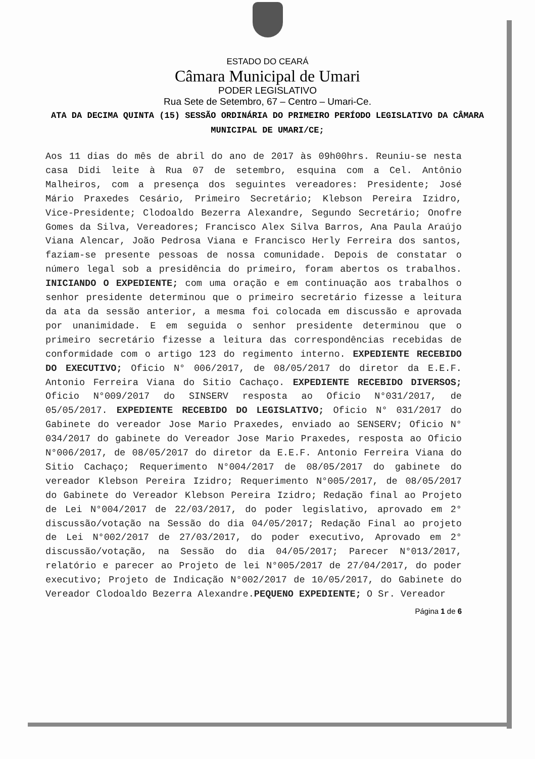ESTADO DO CEARÁ
Câmara Municipal de Umari
PODER LEGISLATIVO
Rua Sete de Setembro, 67 – Centro – Umari-Ce.
ATA DA DECIMA QUINTA (15) SESSÃO ORDINÁRIA DO PRIMEIRO PERÍODO LEGISLATIVO DA CÂMARA MUNICIPAL DE UMARI/CE;
Aos 11 dias do mês de abril do ano de 2017 às 09h00hrs. Reuniu-se nesta casa Didi leite à Rua 07 de setembro, esquina com a Cel. Antônio Malheiros, com a presença dos seguintes vereadores: Presidente; José Mário Praxedes Cesário, Primeiro Secretário; Klebson Pereira Izidro, Vice-Presidente; Clodoaldo Bezerra Alexandre, Segundo Secretário; Onofre Gomes da Silva, Vereadores; Francisco Alex Silva Barros, Ana Paula Araújo Viana Alencar, João Pedrosa Viana e Francisco Herly Ferreira dos santos, faziam-se presente pessoas de nossa comunidade. Depois de constatar o número legal sob a presidência do primeiro, foram abertos os trabalhos. INICIANDO O EXPEDIENTE; com uma oração e em continuação aos trabalhos o senhor presidente determinou que o primeiro secretário fizesse a leitura da ata da sessão anterior, a mesma foi colocada em discussão e aprovada por unanimidade. E em seguida o senhor presidente determinou que o primeiro secretário fizesse a leitura das correspondências recebidas de conformidade com o artigo 123 do regimento interno. EXPEDIENTE RECEBIDO DO EXECUTIVO; Oficio N° 006/2017, de 08/05/2017 do diretor da E.E.F. Antonio Ferreira Viana do Sitio Cachaço. EXPEDIENTE RECEBIDO DIVERSOS; Oficio N°009/2017 do SINSERV resposta ao Oficio N°031/2017, de 05/05/2017. EXPEDIENTE RECEBIDO DO LEGISLATIVO; Oficio N° 031/2017 do Gabinete do vereador Jose Mario Praxedes, enviado ao SENSERV; Oficio N° 034/2017 do gabinete do Vereador Jose Mario Praxedes, resposta ao Oficio N°006/2017, de 08/05/2017 do diretor da E.E.F. Antonio Ferreira Viana do Sitio Cachaço; Requerimento N°004/2017 de 08/05/2017 do gabinete do vereador Klebson Pereira Izidro; Requerimento N°005/2017, de 08/05/2017 do Gabinete do Vereador Klebson Pereira Izidro; Redação final ao Projeto de Lei N°004/2017 de 22/03/2017, do poder legislativo, aprovado em 2° discussão/votação na Sessão do dia 04/05/2017; Redação Final ao projeto de Lei N°002/2017 de 27/03/2017, do poder executivo, Aprovado em 2° discussão/votação, na Sessão do dia 04/05/2017; Parecer N°013/2017, relatório e parecer ao Projeto de lei N°005/2017 de 27/04/2017, do poder executivo; Projeto de Indicação N°002/2017 de 10/05/2017, do Gabinete do Vereador Clodoaldo Bezerra Alexandre.PEQUENO EXPEDIENTE; O Sr. Vereador
Página 1 de 6